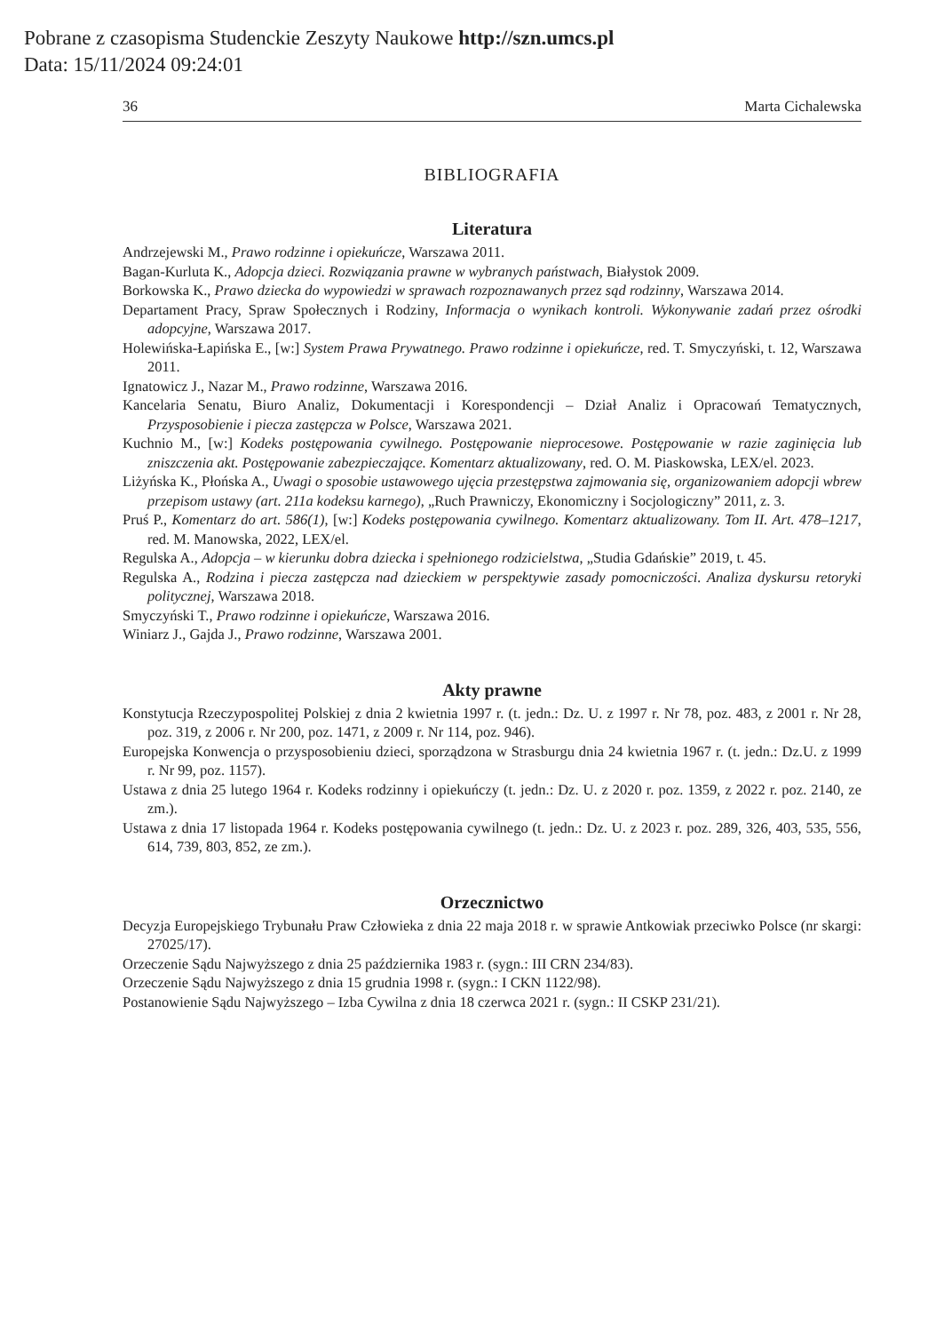Pobrane z czasopisma Studenckie Zeszyty Naukowe http://szn.umcs.pl
Data: 15/11/2024 09:24:01
36 Marta Cichalewska
BIBLIOGRAFIA
Literatura
Andrzejewski M., Prawo rodzinne i opiekuńcze, Warszawa 2011.
Bagan-Kurluta K., Adopcja dzieci. Rozwiązania prawne w wybranych państwach, Białystok 2009.
Borkowska K., Prawo dziecka do wypowiedzi w sprawach rozpoznawanych przez sąd rodzinny, Warszawa 2014.
Departament Pracy, Spraw Społecznych i Rodziny, Informacja o wynikach kontroli. Wykonywanie zadań przez ośrodki adopcyjne, Warszawa 2017.
Holewińska-Łapińska E., [w:] System Prawa Prywatnego. Prawo rodzinne i opiekuńcze, red. T. Smyczyński, t. 12, Warszawa 2011.
Ignatowicz J., Nazar M., Prawo rodzinne, Warszawa 2016.
Kancelaria Senatu, Biuro Analiz, Dokumentacji i Korespondencji – Dział Analiz i Opracowań Tematycznych, Przysposobienie i piecza zastępcza w Polsce, Warszawa 2021.
Kuchnio M., [w:] Kodeks postępowania cywilnego. Postępowanie nieprocesowe. Postępowanie w razie zaginięcia lub zniszczenia akt. Postępowanie zabezpieczające. Komentarz aktualizowany, red. O. M. Piaskowska, LEX/el. 2023.
Liżyńska K., Płońska A., Uwagi o sposobie ustawowego ujęcia przestępstwa zajmowania się, organizowaniem adopcji wbrew przepisom ustawy (art. 211a kodeksu karnego), „Ruch Prawniczy, Ekonomiczny i Socjologiczny” 2011, z. 3.
Pruś P., Komentarz do art. 586(1), [w:] Kodeks postępowania cywilnego. Komentarz aktualizowany. Tom II. Art. 478–1217, red. M. Manowska, 2022, LEX/el.
Regulska A., Adopcja – w kierunku dobra dziecka i spełnionego rodzicielstwa, „Studia Gdańskie” 2019, t. 45.
Regulska A., Rodzina i piecza zastępcza nad dzieckiem w perspektywie zasady pomocniczości. Analiza dyskursu retoryki politycznej, Warszawa 2018.
Smyczyński T., Prawo rodzinne i opiekuńcze, Warszawa 2016.
Winiarz J., Gajda J., Prawo rodzinne, Warszawa 2001.
Akty prawne
Konstytucja Rzeczypospolitej Polskiej z dnia 2 kwietnia 1997 r. (t. jedn.: Dz. U. z 1997 r. Nr 78, poz. 483, z 2001 r. Nr 28, poz. 319, z 2006 r. Nr 200, poz. 1471, z 2009 r. Nr 114, poz. 946).
Europejska Konwencja o przysposobieniu dzieci, sporządzona w Strasburgu dnia 24 kwietnia 1967 r. (t. jedn.: Dz.U. z 1999 r. Nr 99, poz. 1157).
Ustawa z dnia 25 lutego 1964 r. Kodeks rodzinny i opiekuńczy (t. jedn.: Dz. U. z 2020 r. poz. 1359, z 2022 r. poz. 2140, ze zm.).
Ustawa z dnia 17 listopada 1964 r. Kodeks postępowania cywilnego (t. jedn.: Dz. U. z 2023 r. poz. 289, 326, 403, 535, 556, 614, 739, 803, 852, ze zm.).
Orzecznictwo
Decyzja Europejskiego Trybunału Praw Człowieka z dnia 22 maja 2018 r. w sprawie Antkowiak przeciwko Polsce (nr skargi: 27025/17).
Orzeczenie Sądu Najwyższego z dnia 25 października 1983 r. (sygn.: III CRN 234/83).
Orzeczenie Sądu Najwyższego z dnia 15 grudnia 1998 r. (sygn.: I CKN 1122/98).
Postanowienie Sądu Najwyższego – Izba Cywilna z dnia 18 czerwca 2021 r. (sygn.: II CSKP 231/21).